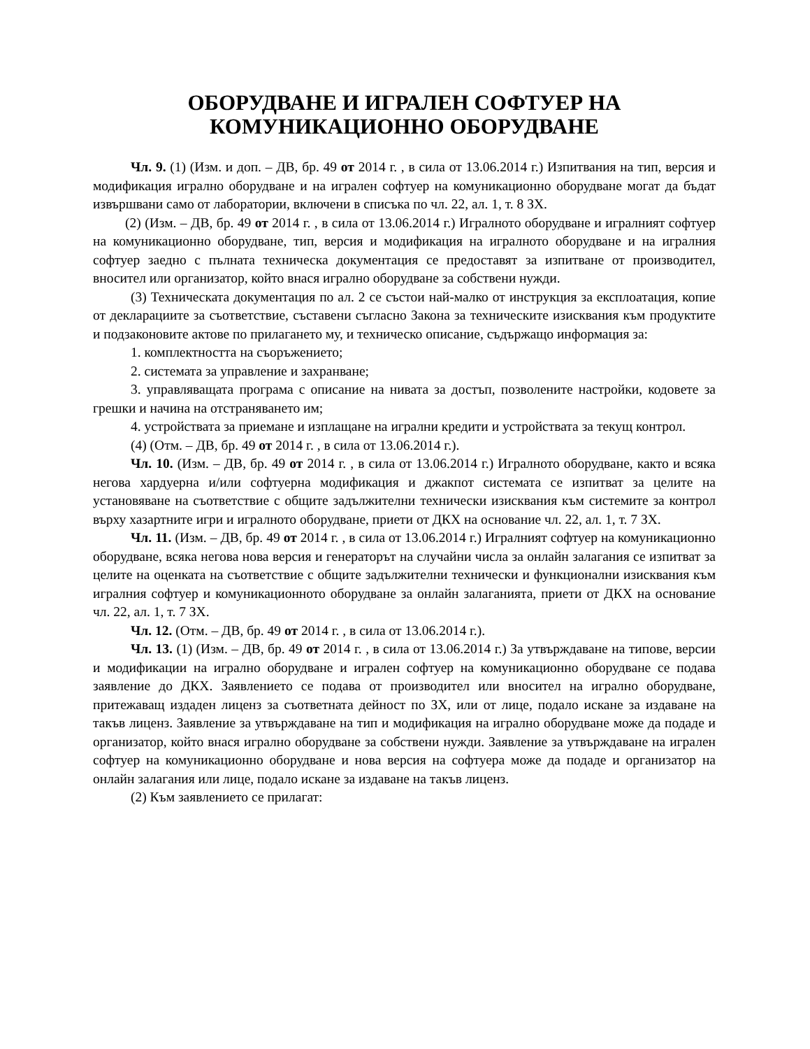ОБОРУДВАНЕ И ИГРАЛЕН СОФТУЕР НА
КОМУНИКАЦИОННО ОБОРУДВАНЕ
Чл. 9. (1) (Изм. и доп. – ДВ, бр. 49 от 2014 г. , в сила от 13.06.2014 г.) Изпитвания на тип, версия и модификация игрално оборудване и на игрален софтуер на комуникационно оборудване могат да бъдат извършвани само от лаборатории, включени в списъка по чл. 22, ал. 1, т. 8 ЗХ.
(2) (Изм. – ДВ, бр. 49 от 2014 г. , в сила от 13.06.2014 г.) Игралното оборудване и игралният софтуер на комуникационно оборудване, тип, версия и модификация на игралното оборудване и на игралния софтуер заедно с пълната техническа документация се предоставят за изпитване от производител, вносител или организатор, който внася игрално оборудване за собствени нужди.
(3) Техническата документация по ал. 2 се състои най-малко от инструкция за експлоатация, копие от декларациите за съответствие, съставени съгласно Закона за техническите изисквания към продуктите и подзаконовите актове по прилагането му, и техническо описание, съдържащо информация за:
1. комплектността на съоръжението;
2. системата за управление и захранване;
3. управляващата програма с описание на нивата за достъп, позволените настройки, кодовете за грешки и начина на отстраняването им;
4. устройствата за приемане и изплащане на игрални кредити и устройствата за текущ контрол.
(4) (Отм. – ДВ, бр. 49 от 2014 г. , в сила от 13.06.2014 г.).
Чл. 10. (Изм. – ДВ, бр. 49 от 2014 г. , в сила от 13.06.2014 г.) Игралното оборудване, както и всяка негова хардуерна и/или софтуерна модификация и джакпот системата се изпитват за целите на установяване на съответствие с общите задължителни технически изисквания към системите за контрол върху хазартните игри и игралното оборудване, приети от ДКХ на основание чл. 22, ал. 1, т. 7 ЗХ.
Чл. 11. (Изм. – ДВ, бр. 49 от 2014 г. , в сила от 13.06.2014 г.) Игралният софтуер на комуникационно оборудване, всяка негова нова версия и генераторът на случайни числа за онлайн залагания се изпитват за целите на оценката на съответствие с общите задължителни технически и функционални изисквания към игралния софтуер и комуникационното оборудване за онлайн залаганията, приети от ДКХ на основание чл. 22, ал. 1, т. 7 ЗХ.
Чл. 12. (Отм. – ДВ, бр. 49 от 2014 г. , в сила от 13.06.2014 г.).
Чл. 13. (1) (Изм. – ДВ, бр. 49 от 2014 г. , в сила от 13.06.2014 г.) За утвърждаване на типове, версии и модификации на игрално оборудване и игрален софтуер на комуникационно оборудване се подава заявление до ДКХ. Заявлението се подава от производител или вносител на игрално оборудване, притежаващ издаден лиценз за съответната дейност по ЗХ, или от лице, подало искане за издаване на такъв лиценз. Заявление за утвърждаване на тип и модификация на игрално оборудване може да подаде и организатор, който внася игрално оборудване за собствени нужди. Заявление за утвърждаване на игрален софтуер на комуникационно оборудване и нова версия на софтуера може да подаде и организатор на онлайн залагания или лице, подало искане за издаване на такъв лиценз.
(2) Към заявлението се прилагат: